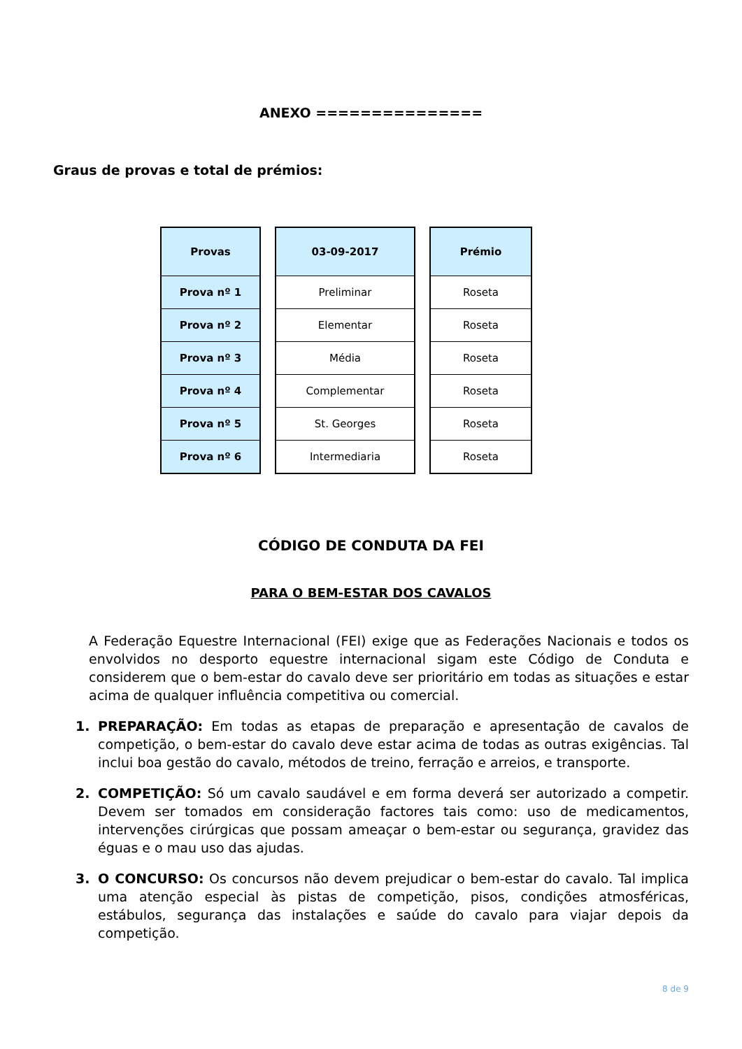ANEXO ===============
Graus de provas e total de prémios:
| Provas |
| --- |
| Prova nº 1 |
| Prova nº 2 |
| Prova nº 3 |
| Prova nº 4 |
| Prova nº 5 |
| Prova nº 6 |
| 03-09-2017 |
| --- |
| Preliminar |
| Elementar |
| Média |
| Complementar |
| St. Georges |
| Intermediaria |
| Prémio |
| --- |
| Roseta |
| Roseta |
| Roseta |
| Roseta |
| Roseta |
| Roseta |
CÓDIGO DE CONDUTA DA FEI
PARA O BEM-ESTAR DOS CAVALOS
A Federação Equestre Internacional (FEI) exige que as Federações Nacionais e todos os envolvidos no desporto equestre internacional sigam este Código de Conduta e considerem que o bem-estar do cavalo deve ser prioritário em todas as situações e estar acima de qualquer influência competitiva ou comercial.
1. PREPARAÇÃO: Em todas as etapas de preparação e apresentação de cavalos de competição, o bem-estar do cavalo deve estar acima de todas as outras exigências. Tal inclui boa gestão do cavalo, métodos de treino, ferração e arreios, e transporte.
2. COMPETIÇÃO: Só um cavalo saudável e em forma deverá ser autorizado a competir. Devem ser tomados em consideração factores tais como: uso de medicamentos, intervenções cirúrgicas que possam ameaçar o bem-estar ou segurança, gravidez das éguas e o mau uso das ajudas.
3. O CONCURSO: Os concursos não devem prejudicar o bem-estar do cavalo. Tal implica uma atenção especial às pistas de competição, pisos, condições atmosféricas, estábulos, segurança das instalações e saúde do cavalo para viajar depois da competição.
8 de 9